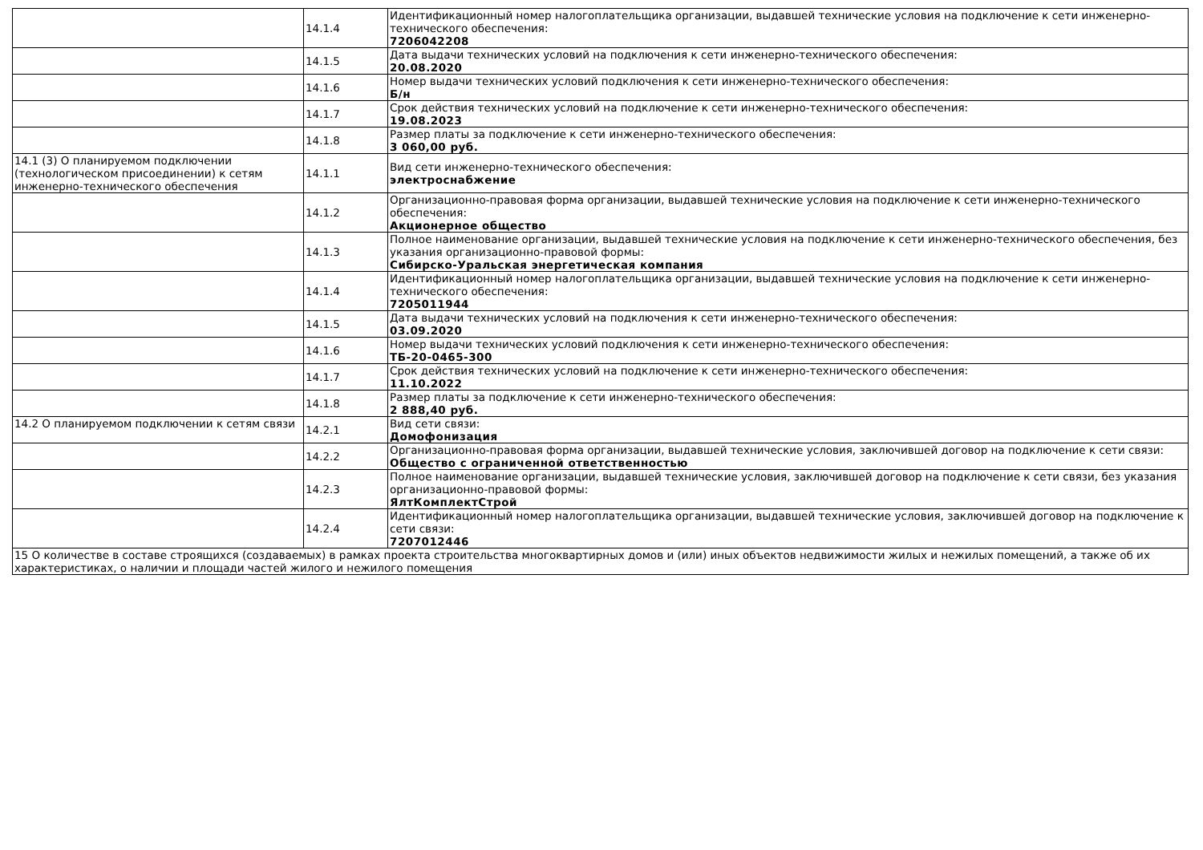| | 14.1.4 | Идентификационный номер налогоплательщика организации, выдавшей технические условия на подключение к сети инженерно-технического обеспечения: 7206042208 |
| | 14.1.5 | Дата выдачи технических условий на подключения к сети инженерно-технического обеспечения: 20.08.2020 |
| | 14.1.6 | Номер выдачи технических условий подключения к сети инженерно-технического обеспечения: Б/н |
| | 14.1.7 | Срок действия технических условий на подключение к сети инженерно-технического обеспечения: 19.08.2023 |
| | 14.1.8 | Размер платы за подключение к сети инженерно-технического обеспечения: 3 060,00 руб. |
| 14.1 (3) О планируемом подключении (технологическом присоединении) к сетям инженерно-технического обеспечения | 14.1.1 | Вид сети инженерно-технического обеспечения: электроснабжение |
| | 14.1.2 | Организационно-правовая форма организации, выдавшей технические условия на подключение к сети инженерно-технического обеспечения: Акционерное общество |
| | 14.1.3 | Полное наименование организации, выдавшей технические условия на подключение к сети инженерно-технического обеспечения, без указания организационно-правовой формы: Сибирско-Уральская энергетическая компания |
| | 14.1.4 | Идентификационный номер налогоплательщика организации, выдавшей технические условия на подключение к сети инженерно-технического обеспечения: 7205011944 |
| | 14.1.5 | Дата выдачи технических условий на подключения к сети инженерно-технического обеспечения: 03.09.2020 |
| | 14.1.6 | Номер выдачи технических условий подключения к сети инженерно-технического обеспечения: ТБ-20-0465-300 |
| | 14.1.7 | Срок действия технических условий на подключение к сети инженерно-технического обеспечения: 11.10.2022 |
| | 14.1.8 | Размер платы за подключение к сети инженерно-технического обеспечения: 2 888,40 руб. |
| 14.2 О планируемом подключении к сетям связи | 14.2.1 | Вид сети связи: Домофонизация |
| | 14.2.2 | Организационно-правовая форма организации, выдавшей технические условия, заключившей договор на подключение к сети связи: Общество с ограниченной ответственностью |
| | 14.2.3 | Полное наименование организации, выдавшей технические условия, заключившей договор на подключение к сети связи, без указания организационно-правовой формы: ЯлтКомплектСтрой |
| | 14.2.4 | Идентификационный номер налогоплательщика организации, выдавшей технические условия, заключившей договор на подключение к сети связи: 7207012446 |
| 15 О количестве в составе строящихся (создаваемых) в рамках проекта строительства многоквартирных домов и (или) иных объектов недвижимости жилых и нежилых помещений, а также об их характеристиках, о наличии и площади частей жилого и нежилого помещения | | |